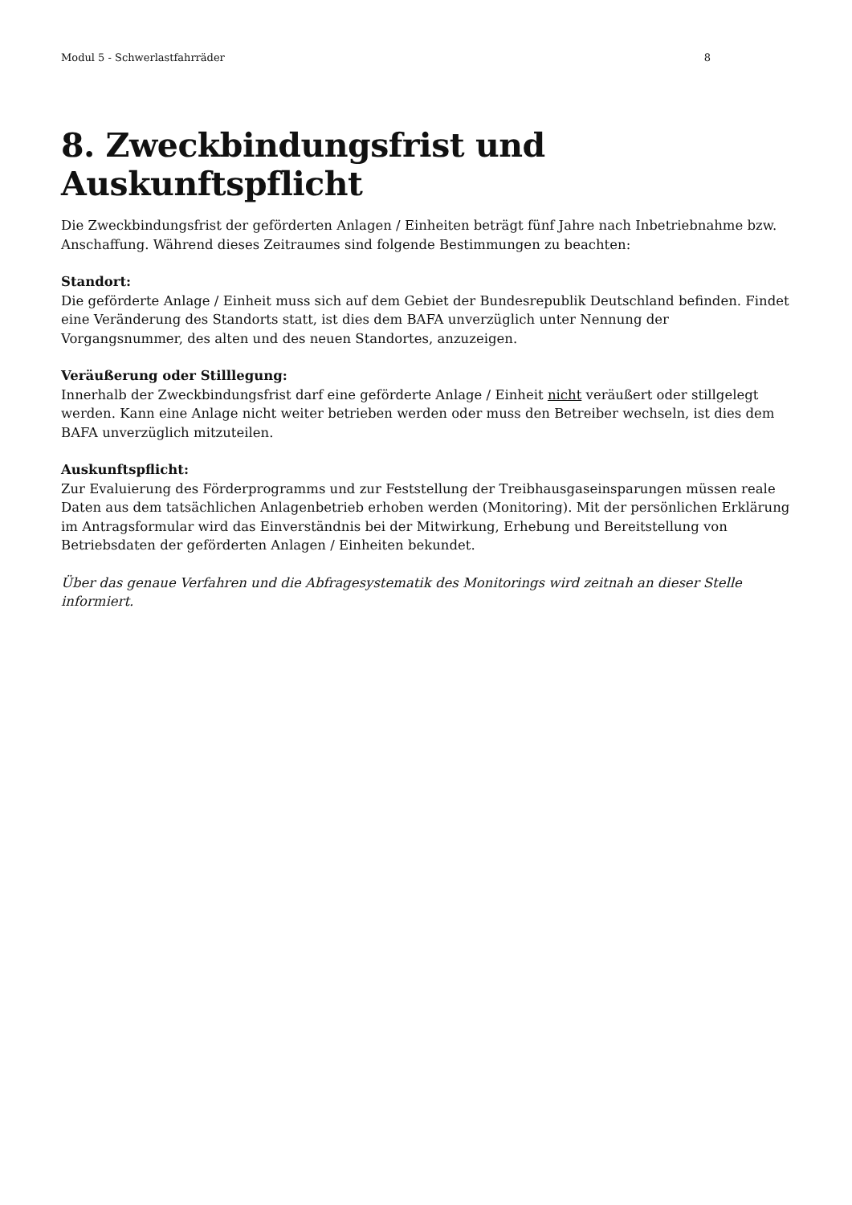Modul 5 - Schwerlastfahrräder 8
8. Zweckbindungsfrist und Auskunftspflicht
Die Zweckbindungsfrist der geförderten Anlagen / Einheiten beträgt fünf Jahre nach Inbetriebnahme bzw. Anschaffung. Während dieses Zeitraumes sind folgende Bestimmungen zu beachten:
Standort:
Die geförderte Anlage / Einheit muss sich auf dem Gebiet der Bundesrepublik Deutschland befinden. Findet eine Veränderung des Standorts statt, ist dies dem BAFA unverzüglich unter Nennung der Vorgangsnummer, des alten und des neuen Standortes, anzuzeigen.
Veräußerung oder Stilllegung:
Innerhalb der Zweckbindungsfrist darf eine geförderte Anlage / Einheit nicht veräußert oder stillgelegt werden. Kann eine Anlage nicht weiter betrieben werden oder muss den Betreiber wechseln, ist dies dem BAFA unverzüglich mitzuteilen.
Auskunftspflicht:
Zur Evaluierung des Förderprogramms und zur Feststellung der Treibhausgaseinsparungen müssen reale Daten aus dem tatsächlichen Anlagenbetrieb erhoben werden (Monitoring). Mit der persönlichen Erklärung im Antragsformular wird das Einverständnis bei der Mitwirkung, Erhebung und Bereitstellung von Betriebsdaten der geförderten Anlagen / Einheiten bekundet.
Über das genaue Verfahren und die Abfragesystematik des Monitorings wird zeitnah an dieser Stelle informiert.